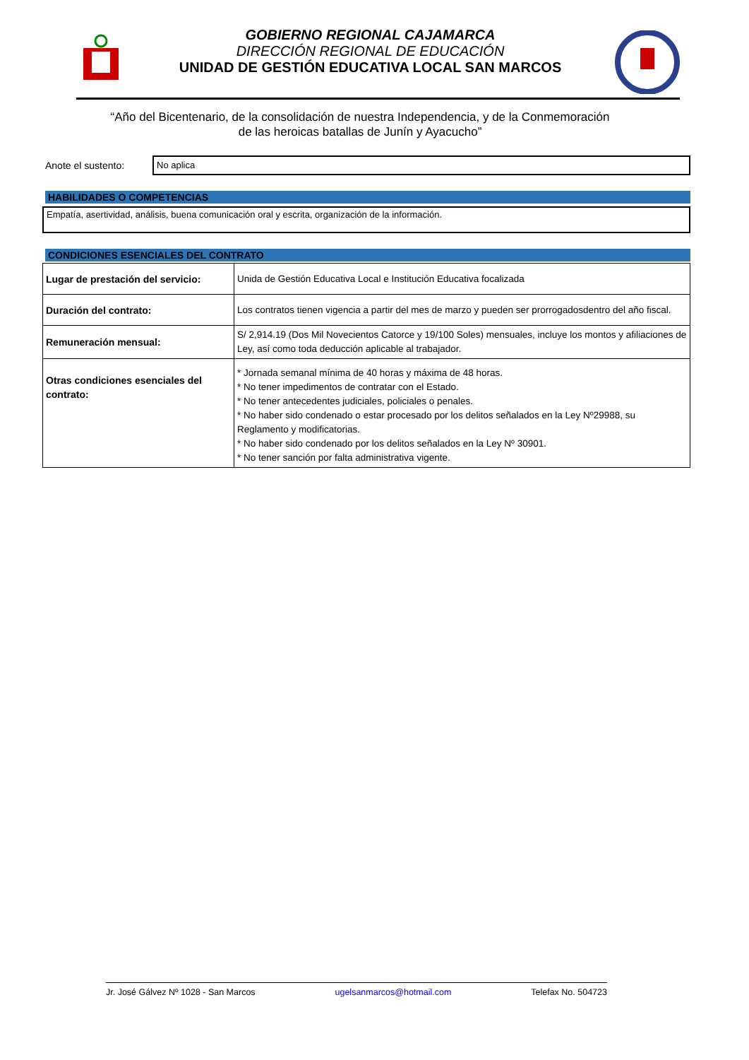GOBIERNO REGIONAL CAJAMARCA
DIRECCIÓN REGIONAL DE EDUCACIÓN
UNIDAD DE GESTIÓN EDUCATIVA LOCAL SAN MARCOS
“Año del Bicentenario, de la consolidación de nuestra Independencia, y de la Conmemoración de las heroicas batallas de Junín y Ayacucho”
Anote el sustento:
No aplica
HABILIDADES O COMPETENCIAS
Empatía, asertividad, análisis, buena comunicación oral y escrita, organización de la información.
CONDICIONES ESENCIALES DEL CONTRATO
| Lugar de prestación del servicio: | Unida de Gestión Educativa Local e Institución Educativa focalizada |
| Duración del contrato: | Los contratos tienen vigencia a partir del mes de marzo y pueden ser prorrogadosdentro del año fiscal. |
| Remuneración mensual: | S/ 2,914.19 (Dos Mil Novecientos Catorce y 19/100 Soles) mensuales, incluye los montos y afiliaciones de Ley, así como toda deducción aplicable al trabajador. |
| Otras condiciones esenciales del contrato: | * Jornada semanal mínima de 40 horas y máxima de 48 horas. * No tener impedimentos de contratar con el Estado. * No tener antecedentes judiciales, policiales o penales. * No haber sido condenado o estar procesado por los delitos señalados en la Ley Nº29988, su Reglamento y modificatorias. * No haber sido condenado por los delitos señalados en la Ley Nº 30901. * No tener sanción por falta administrativa vigente. |
Jr. José Gálvez Nº 1028 - San Marcos ugelsanmarcos@hotmail.com Telefax No. 504723